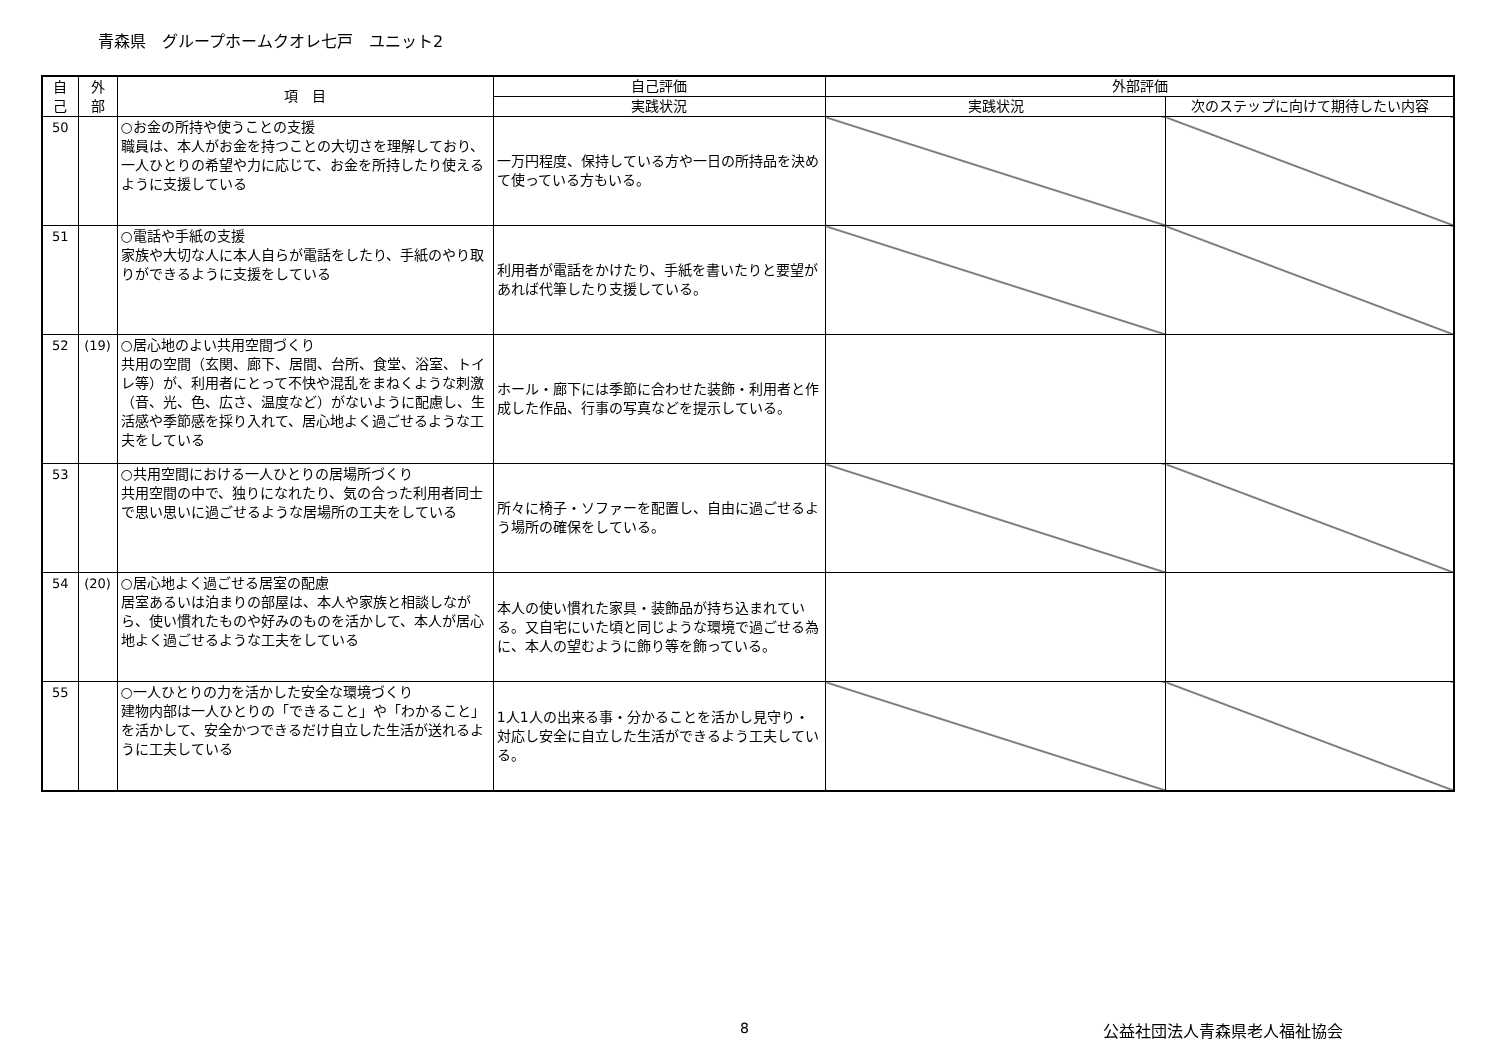青森県　グループホームクオレ七戸　ユニット2
| 自 己 | 外 部 | 項 目 | 自己評価 | 外部評価 | |
| --- | --- | --- | --- | --- | --- |
| | | | 実践状況 | 実践状況 | 次のステップに向けて期待したい内容 |
| 50 | | ○お金の所持や使うことの支援 職員は、本人がお金を持つことの大切さを理解しており、一人ひとりの希望や力に応じて、お金を所持したり使えるように支援している | 一万円程度、保持している方や一日の所持品を決めて使っている方もいる。 | | |
| 51 | | ○電話や手紙の支援 家族や大切な人に本人自らが電話をしたり、手紙のやり取りができるように支援をしている | 利用者が電話をかけたり、手紙を書いたりと要望があれば代筆したり支援している。 | | |
| 52 | (19) | ○居心地のよい共用空間づくり 共用の空間（玄関、廊下、居間、台所、食堂、浴室、トイレ等）が、利用者にとって不快や混乱をまねくような刺激（音、光、色、広さ、温度など）がないように配慮し、生活感や季節感を採り入れて、居心地よく過ごせるような工夫をしている | ホール・廊下には季節に合わせた装飾・利用者と作成した作品、行事の写真などを提示している。 | | |
| 53 | | ○共用空間における一人ひとりの居場所づくり 共用空間の中で、独りになれたり、気の合った利用者同士で思い思いに過ごせるような居場所の工夫をしている | 所々に椅子・ソファーを配置し、自由に過ごせるよう場所の確保をしている。 | | |
| 54 | (20) | ○居心地よく過ごせる居室の配慮 居室あるいは泊まりの部屋は、本人や家族と相談しながら、使い慣れたものや好みのものを活かして、本人が居心地よく過ごせるような工夫をしている | 本人の使い慣れた家具・装飾品が持ち込まれている。又自宅にいた頃と同じような環境で過ごせる為に、本人の望むように飾り等を飾っている。 | | |
| 55 | | ○一人ひとりの力を活かした安全な環境づくり 建物内部は一人ひとりの「できること」や「わかること」を活かして、安全かつできるだけ自立した生活が送れるように工夫している | 1人1人の出来る事・分かることを活かし見守り・対応し安全に自立した生活ができるよう工夫している。 | | |
8 公益社団法人青森県老人福祉協会